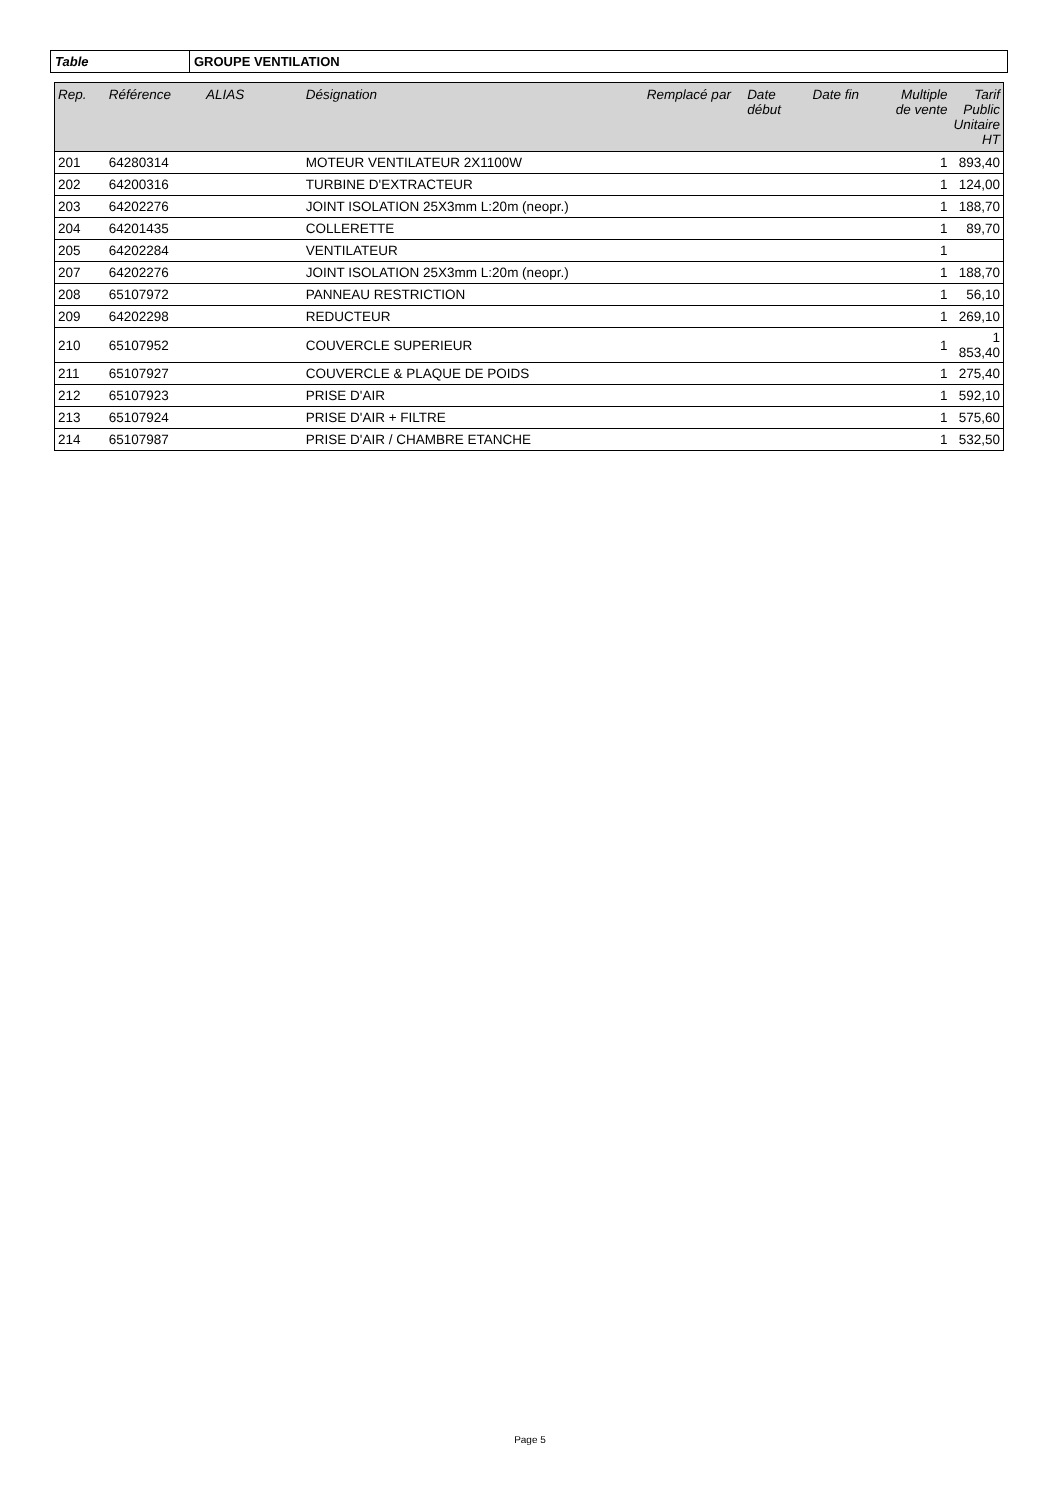| Table | GROUPE VENTILATION |
| Rep. | Référence | ALIAS | Désignation | Remplacé par | Date début | Date fin | Multiple de vente | Tarif Public Unitaire HT |
| --- | --- | --- | --- | --- | --- | --- | --- | --- |
| 201 | 64280314 | | MOTEUR VENTILATEUR 2X1100W | | | | 1 | 893,40 |
| 202 | 64200316 | | TURBINE D'EXTRACTEUR | | | | 1 | 124,00 |
| 203 | 64202276 | | JOINT ISOLATION 25X3mm L:20m (neopr.) | | | | 1 | 188,70 |
| 204 | 64201435 | | COLLERETTE | | | | 1 | 89,70 |
| 205 | 64202284 | | VENTILATEUR | | | | 1 | |
| 207 | 64202276 | | JOINT ISOLATION 25X3mm L:20m (neopr.) | | | | 1 | 188,70 |
| 208 | 65107972 | | PANNEAU RESTRICTION | | | | 1 | 56,10 |
| 209 | 64202298 | | REDUCTEUR | | | | 1 | 269,10 |
| 210 | 65107952 | | COUVERCLE SUPERIEUR | | | | 1 | 1 853,40 |
| 211 | 65107927 | | COUVERCLE & PLAQUE DE POIDS | | | | 1 | 275,40 |
| 212 | 65107923 | | PRISE D'AIR | | | | 1 | 592,10 |
| 213 | 65107924 | | PRISE D'AIR + FILTRE | | | | 1 | 575,60 |
| 214 | 65107987 | | PRISE D'AIR / CHAMBRE ETANCHE | | | | 1 | 532,50 |
Page 5